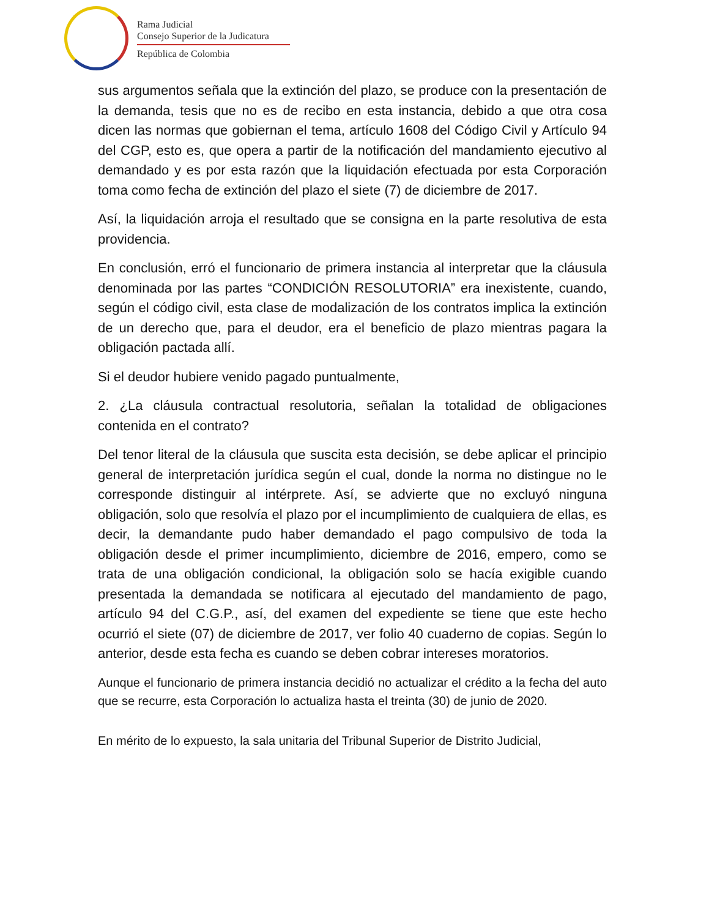Rama Judicial
Consejo Superior de la Judicatura
República de Colombia
sus argumentos señala que la extinción del plazo, se produce con la presentación de la demanda, tesis que no es de recibo en esta instancia, debido a que otra cosa dicen las normas que gobiernan el tema, artículo 1608 del Código Civil y Artículo 94 del CGP, esto es, que opera a partir de la notificación del mandamiento ejecutivo al demandado y es por esta razón que la liquidación efectuada por esta Corporación toma como fecha de extinción del plazo el siete (7) de diciembre de 2017.
Así, la liquidación arroja el resultado que se consigna en la parte resolutiva de esta providencia.
En conclusión, erró el funcionario de primera instancia al interpretar que la cláusula denominada por las partes “CONDICIÓN RESOLUTORIA” era inexistente, cuando, según el código civil, esta clase de modalización de los contratos implica la extinción de un derecho que, para el deudor, era el beneficio de plazo mientras pagara la obligación pactada allí.
Si el deudor hubiere venido pagado puntualmente,
2. ¿La cláusula contractual resolutoria, señalan la totalidad de obligaciones contenida en el contrato?
Del tenor literal de la cláusula que suscita esta decisión, se debe aplicar el principio general de interpretación jurídica según el cual, donde la norma no distingue no le corresponde distinguir al intérprete. Así, se advierte que no excluyó ninguna obligación, solo que resolvía el plazo por el incumplimiento de cualquiera de ellas, es decir, la demandante pudo haber demandado el pago compulsivo de toda la obligación desde el primer incumplimiento, diciembre de 2016, empero, como se trata de una obligación condicional, la obligación solo se hacía exigible cuando presentada la demandada se notificara al ejecutado del mandamiento de pago, artículo 94 del C.G.P., así, del examen del expediente se tiene que este hecho ocurrió el siete (07) de diciembre de 2017, ver folio 40 cuaderno de copias. Según lo anterior, desde esta fecha es cuando se deben cobrar intereses moratorios.
Aunque el funcionario de primera instancia decidió no actualizar el crédito a la fecha del auto que se recurre, esta Corporación lo actualiza hasta el treinta (30) de junio de 2020.
En mérito de lo expuesto, la sala unitaria del Tribunal Superior de Distrito Judicial,